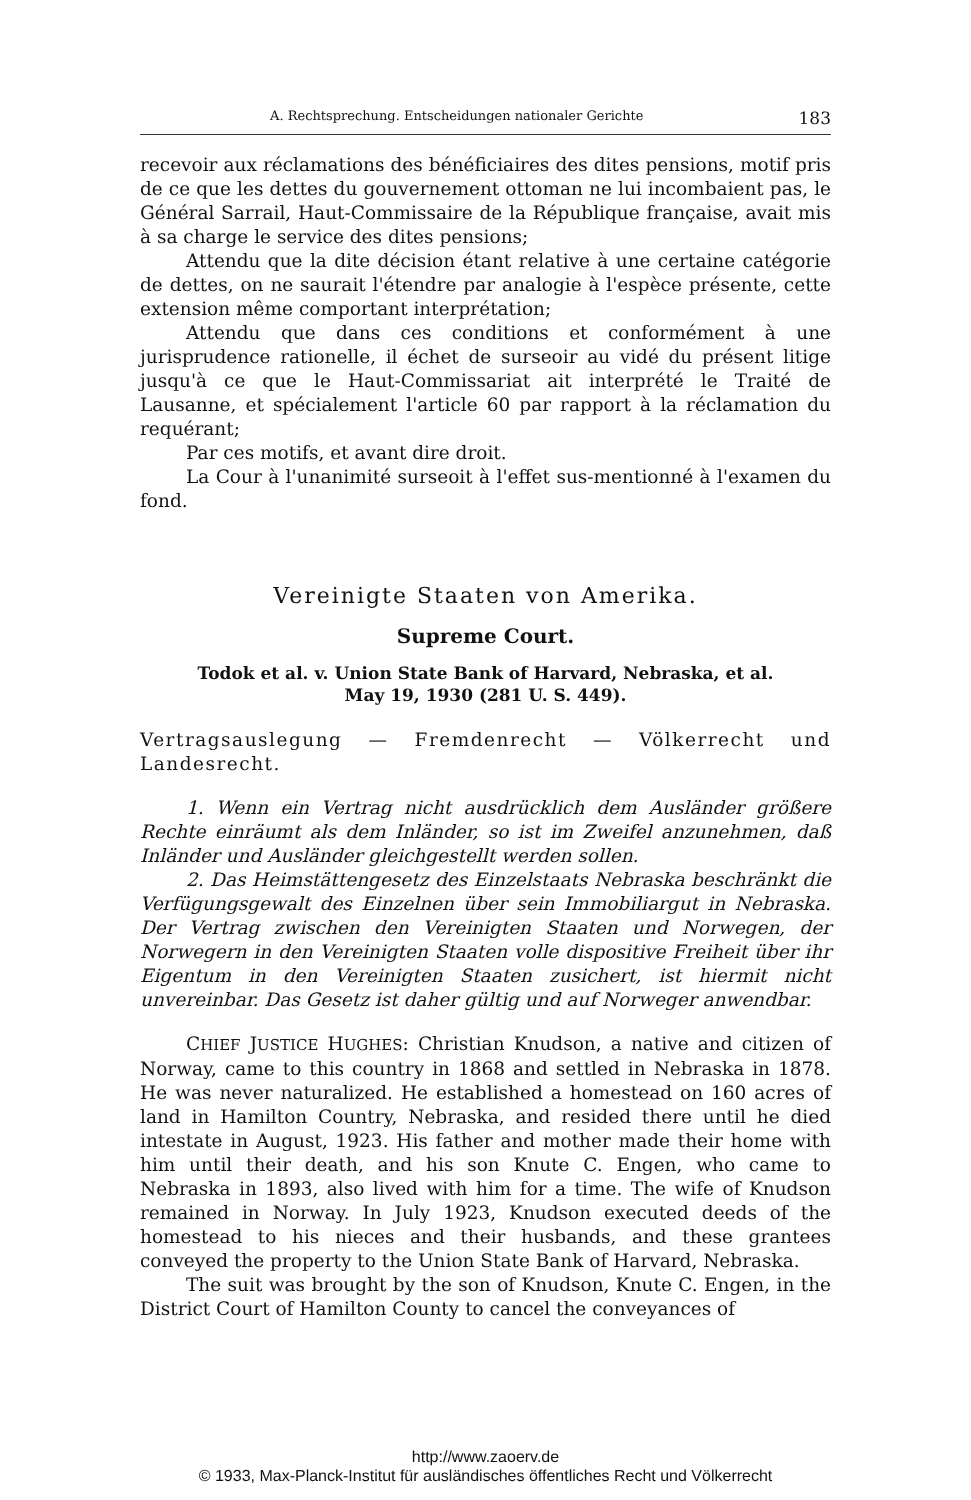A. Rechtsprechung. Entscheidungen nationaler Gerichte 183
recevoir aux réclamations des bénéficiaires des dites pensions, motif pris de ce que les dettes du gouvernement ottoman ne lui incombaient pas, le Général Sarrail, Haut-Commissaire de la République française, avait mis à sa charge le service des dites pensions;
Attendu que la dite décision étant relative à une certaine catégorie de dettes, on ne saurait l'étendre par analogie à l'espèce présente, cette extension même comportant interprétation;
Attendu que dans ces conditions et conformément à une jurisprudence rationelle, il échet de surseoir au vidé du présent litige jusqu'à ce que le Haut-Commissariat ait interprété le Traité de Lausanne, et spécialement l'article 60 par rapport à la réclamation du requérant;
Par ces motifs, et avant dire droit.
La Cour à l'unanimité surseoit à l'effet sus-mentionné à l'examen du fond.
Vereinigte Staaten von Amerika.
Supreme Court.
Todok et al. v. Union State Bank of Harvard, Nebraska, et al.
May 19, 1930 (281 U. S. 449).
Vertragsauslegung — Fremdenrecht — Völkerrecht und Landesrecht.
1. Wenn ein Vertrag nicht ausdrücklich dem Ausländer größere Rechte einräumt als dem Inländer, so ist im Zweifel anzunehmen, daß Inländer und Ausländer gleichgestellt werden sollen.
2. Das Heimstättengesetz des Einzelstaats Nebraska beschränkt die Verfügungsgewalt des Einzelnen über sein Immobiliargut in Nebraska. Der Vertrag zwischen den Vereinigten Staaten und Norwegen, der Norwegern in den Vereinigten Staaten volle dispositive Freiheit über ihr Eigentum in den Vereinigten Staaten zusichert, ist hiermit nicht unvereinbar. Das Gesetz ist daher gültig und auf Norweger anwendbar.
CHIEF JUSTICE HUGHES: Christian Knudson, a native and citizen of Norway, came to this country in 1868 and settled in Nebraska in 1878. He was never naturalized. He established a homestead on 160 acres of land in Hamilton Country, Nebraska, and resided there until he died intestate in August, 1923. His father and mother made their home with him until their death, and his son Knute C. Engen, who came to Nebraska in 1893, also lived with him for a time. The wife of Knudson remained in Norway. In July 1923, Knudson executed deeds of the homestead to his nieces and their husbands, and these grantees conveyed the property to the Union State Bank of Harvard, Nebraska.
The suit was brought by the son of Knudson, Knute C. Engen, in the District Court of Hamilton County to cancel the conveyances of
http://www.zaoerv.de
© 1933, Max-Planck-Institut für ausländisches öffentliches Recht und Völkerrecht